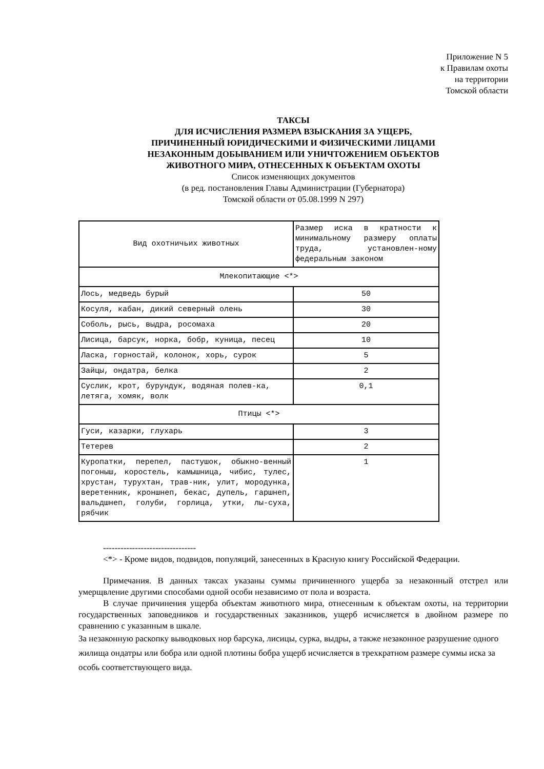Приложение N 5
к Правилам охоты
на территории
Томской области
ТАКСЫ
ДЛЯ ИСЧИСЛЕНИЯ РАЗМЕРА ВЗЫСКАНИЯ ЗА УЩЕРБ,
ПРИЧИНЕННЫЙ ЮРИДИЧЕСКИМИ И ФИЗИЧЕСКИМИ ЛИЦАМИ
НЕЗАКОННЫМ ДОБЫВАНИЕМ ИЛИ УНИЧТОЖЕНИЕМ ОБЪЕКТОВ
ЖИВОТНОГО МИРА, ОТНЕСЕННЫХ К ОБЪЕКТАМ ОХОТЫ
Список изменяющих документов
(в ред. постановления Главы Администрации (Губернатора)
Томской области от 05.08.1999 N 297)
| Вид охотничьих животных | Размер иска в кратности к минимальному размеру оплаты труда, установлен-ному федеральным законом |
| --- | --- |
| Млекопитающие <*> | |
| Лось, медведь бурый | 50 |
| Косуля, кабан, дикий северный олень | 30 |
| Соболь, рысь, выдра, росомаха | 20 |
| Лисица, барсук, норка, бобр, куница, песец | 10 |
| Ласка, горностай, колонок, хорь, сурок | 5 |
| Зайцы, ондатра, белка | 2 |
| Суслик, крот, бурундук, водяная полев-ка, летяга, хомяк, волк | 0,1 |
| Птицы <*> | |
| Гуси, казарки, глухарь | 3 |
| Тетерев | 2 |
| Куропатки, перепел, пастушок, обыкно-венный погоныш, коростель, камышница, чибис, тулес, хрустан, турухтан, трав-ник, улит, мородунка, веретенник, кроншнеп, бекас, дупель, гаршнеп, вальдшнеп, голуби, горлица, утки, лы-суха, рябчик | 1 |
--------------------------------
<*> - Кроме видов, подвидов, популяций, занесенных в Красную книгу Российской Федерации.
Примечания. В данных таксах указаны суммы причиненного ущерба за незаконный отстрел или умерщвление другими способами одной особи независимо от пола и возраста.
В случае причинения ущерба объектам животного мира, отнесенным к объектам охоты, на территории государственных заповедников и государственных заказников, ущерб исчисляется в двойном размере по сравнению с указанным в шкале.
За незаконную раскопку выводковых нор барсука, лисицы, сурка, выдры, а также незаконное разрушение одного жилища ондатры или бобра или одной плотины бобра ущерб исчисляется в трехкратном размере суммы иска за особь соответствующего вида.